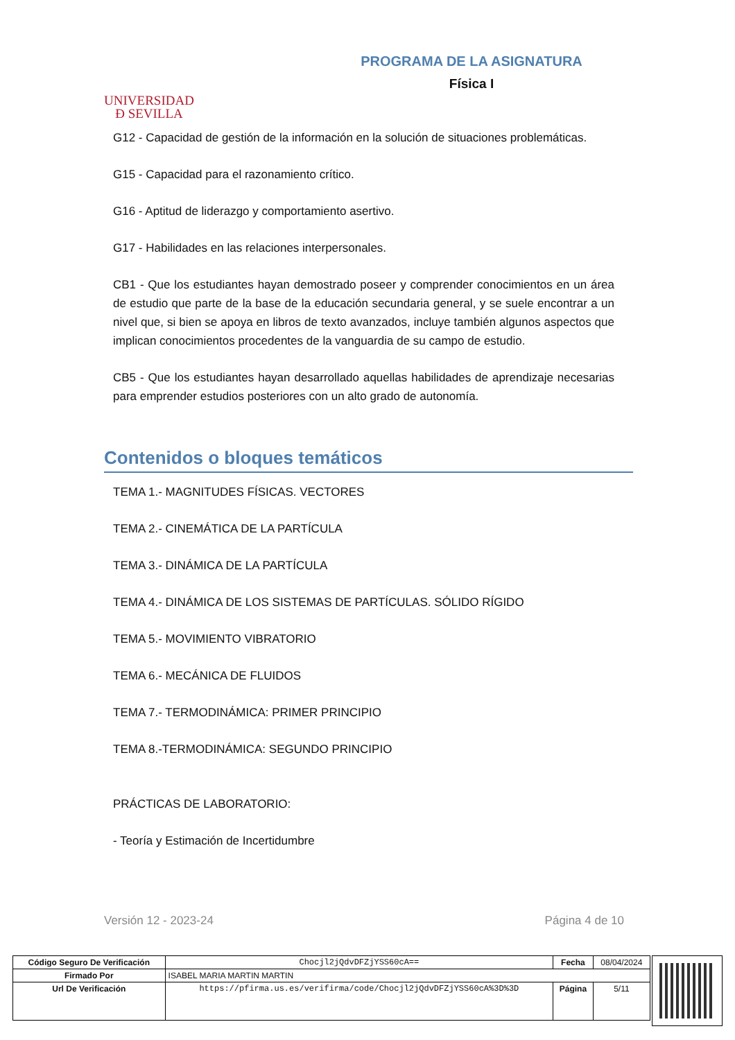UNIVERSIDAD
Ð SEVILLA
PROGRAMA DE LA ASIGNATURA
Física I
G12 - Capacidad de gestión de la información en la solución de situaciones problemáticas.
G15 - Capacidad para el razonamiento crítico.
G16 - Aptitud de liderazgo y comportamiento asertivo.
G17 - Habilidades en las relaciones interpersonales.
CB1 - Que los estudiantes hayan demostrado poseer y comprender conocimientos en un área de estudio que parte de la base de la educación secundaria general, y se suele encontrar a un nivel que, si bien se apoya en libros de texto avanzados, incluye también algunos aspectos que implican conocimientos procedentes de la vanguardia de su campo de estudio.
CB5 - Que los estudiantes hayan desarrollado aquellas habilidades de aprendizaje necesarias para emprender estudios posteriores con un alto grado de autonomía.
Contenidos o bloques temáticos
TEMA 1.- MAGNITUDES FÍSICAS. VECTORES
TEMA 2.- CINEMÁTICA DE LA PARTÍCULA
TEMA 3.- DINÁMICA DE LA PARTÍCULA
TEMA 4.- DINÁMICA DE LOS SISTEMAS DE PARTÍCULAS. SÓLIDO RÍGIDO
TEMA 5.- MOVIMIENTO VIBRATORIO
TEMA 6.- MECÁNICA DE FLUIDOS
TEMA 7.- TERMODINÁMICA: PRIMER PRINCIPIO
TEMA 8.-TERMODINÁMICA: SEGUNDO PRINCIPIO
PRÁCTICAS DE LABORATORIO:
- Teoría y Estimación de Incertidumbre
Versión 12 - 2023-24 Página 4 de 10
| Código Seguro De Verificación | Chocjl2jQdvDFZjYSS60cA== | Fecha | 08/04/2024 |
| Firmado Por | ISABEL MARIA MARTIN MARTIN | | |
| Url De Verificación | https://pfirma.us.es/verifirma/code/Chocjl2jQdvDFZjYSS60cA%3D%3D | Página | 5/11 |